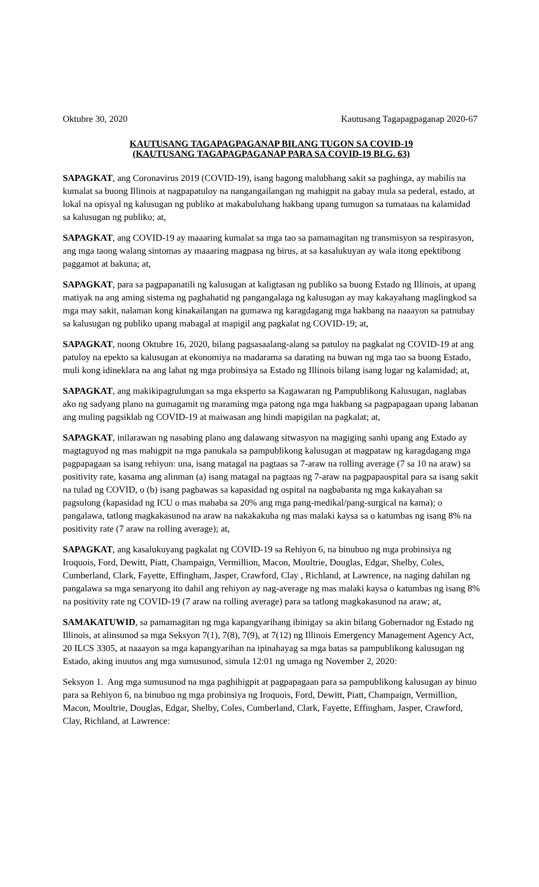Oktubre 30, 2020 Kautusang Tagapagpaganap 2020-67
KAUTUSANG TAGAPAGPAGANAP BILANG TUGON SA COVID-19
(KAUTUSANG TAGAPAGPAGANAP PARA SA COVID-19 BLG. 63)
SAPAGKAT, ang Coronavirus 2019 (COVID-19), isang bagong malubhang sakit sa paghinga, ay mabilis na kumalat sa buong Illinois at nagpapatuloy na nangangailangan ng mahigpit na gabay mula sa pederal, estado, at lokal na opisyal ng kalusugan ng publiko at makabuluhang hakbang upang tumugon sa tumataas na kalamidad sa kalusugan ng publiko; at,
SAPAGKAT, ang COVID-19 ay maaaring kumalat sa mga tao sa pamamagitan ng transmisyon sa respirasyon, ang mga taong walang sintomas ay maaaring magpasa ng birus, at sa kasalukuyan ay wala itong epektibong paggamot at bakuna; at,
SAPAGKAT, para sa pagpapanatili ng kalusugan at kaligtasan ng publiko sa buong Estado ng Illinois, at upang matiyak na ang aming sistema ng paghahatid ng pangangalaga ng kalusugan ay may kakayahang maglingkod sa mga may sakit, nalaman kong kinakailangan na gumawa ng karagdagang mga hakbang na naaayon sa patnubay sa kalusugan ng publiko upang mabagal at mapigil ang pagkalat ng COVID-19; at,
SAPAGKAT, noong Oktubre 16, 2020, bilang pagsasaalang-alang sa patuloy na pagkalat ng COVID-19 at ang patuloy na epekto sa kalusugan at ekonomiya na madarama sa darating na buwan ng mga tao sa buong Estado, muli kong idineklara na ang lahat ng mga probinsiya sa Estado ng Illinois bilang isang lugar ng kalamidad; at,
SAPAGKAT, ang makikipagtulungan sa mga eksperto sa Kagawaran ng Pampublikong Kalusugan, naglabas ako ng sadyang plano na gumagamit ng maraming mga patong nga mga hakbang sa pagpapagaan upang labanan ang muling pagsiklab ng COVID-19 at maiwasan ang hindi mapigilan na pagkalat; at,
SAPAGKAT, inilarawan ng nasabing plano ang dalawang sitwasyon na magiging sanhi upang ang Estado ay magtaguyod ng mas mahigpit na mga panukala sa pampublikong kalusugan at magpataw ng karagdagang mga pagpapagaan sa isang rehiyon: una, isang matagal na pagtaas sa 7-araw na rolling average (7 sa 10 na araw) sa positivity rate, kasama ang alinman (a) isang matagal na pagtaas ng 7-araw na pagpapaospital para sa isang sakit na tulad ng COVID, o (b) isang pagbawas sa kapasidad ng ospital na nagbabanta ng mga kakayahan sa pagsulong (kapasidad ng ICU o mas mababa sa 20% ang mga pang-medikal/pang-surgical na kama); o pangalawa, tatlong magkakasunod na araw na nakakakuha ng mas malaki kaysa sa o katumbas ng isang 8% na positivity rate (7 araw na rolling average); at,
SAPAGKAT, ang kasalukuyang pagkalat ng COVID-19 sa Rehiyon 6, na binubuo ng mga probinsiya ng Iroquois, Ford, Dewitt, Piatt, Champaign, Vermillion, Macon, Moultrie, Douglas, Edgar, Shelby, Coles, Cumberland, Clark, Fayette, Effingham, Jasper, Crawford, Clay , Richland, at Lawrence, na naging dahilan ng pangalawa sa mga senaryong ito dahil ang rehiyon ay nag-average ng mas malaki kaysa o katumbas ng isang 8% na positivity rate ng COVID-19 (7 araw na rolling average) para sa tatlong magkakasunod na araw; at,
SAMAKATUWID, sa pamamagitan ng mga kapangyarihang ibinigay sa akin bilang Gobernador ng Estado ng Illinois, at alinsunod sa mga Seksyon 7(1), 7(8), 7(9), at 7(12) ng Illinois Emergency Management Agency Act, 20 ILCS 3305, at naaayon sa mga kapangyarihan na ipinahayag sa mga batas sa pampublikong kalusugan ng Estado, aking inuutos ang mga sumusunod, simula 12:01 ng umaga ng November 2, 2020:
Seksyon 1. Ang mga sumusunod na mga paghihigpit at pagpapagaan para sa pampublikong kalusugan ay binuo para sa Rehiyon 6, na binubuo ng mga probinsiya ng Iroquois, Ford, Dewitt, Piatt, Champaign, Vermillion, Macon, Moultrie, Douglas, Edgar, Shelby, Coles, Cumberland, Clark, Fayette, Effingham, Jasper, Crawford, Clay, Richland, at Lawrence: